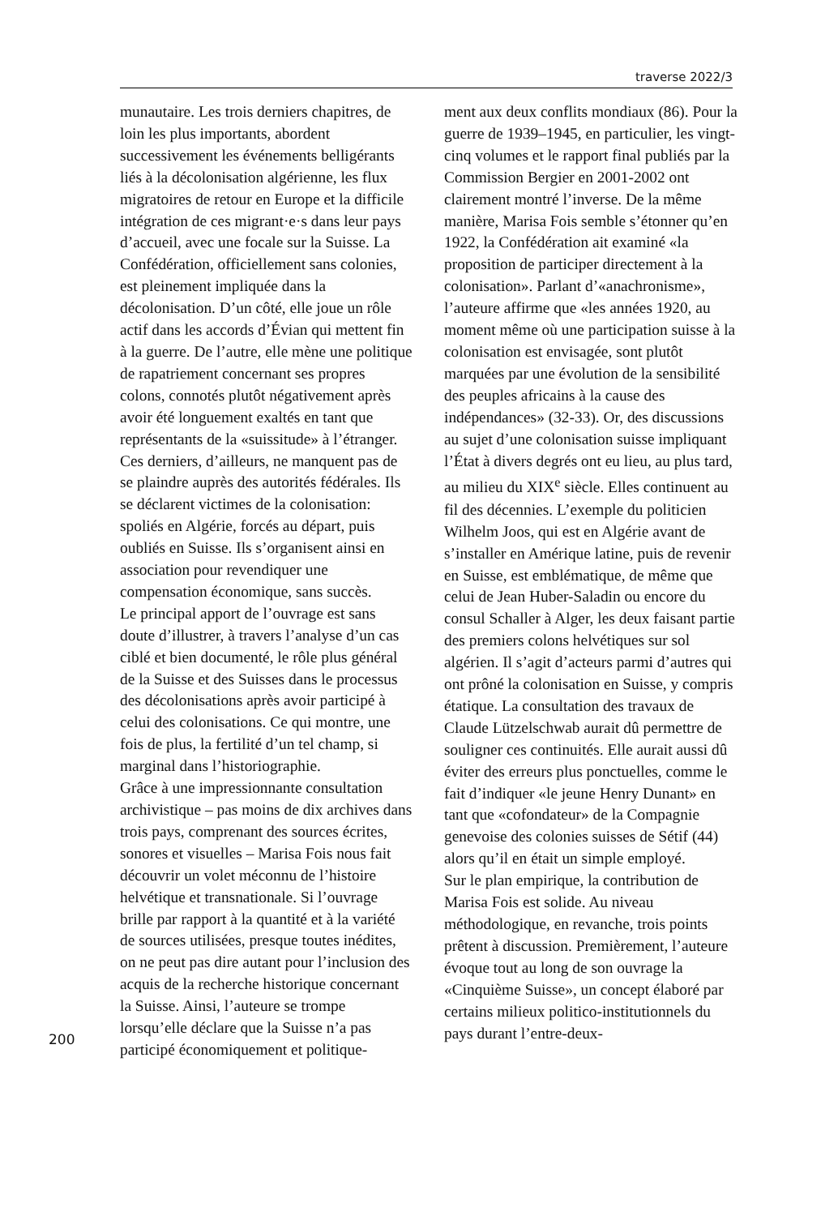traverse 2022/3
munautaire. Les trois derniers chapitres, de loin les plus importants, abordent successivement les événements belligérants liés à la décolonisation algérienne, les flux migratoires de retour en Europe et la difficile intégration de ces migrant·e·s dans leur pays d’accueil, avec une focale sur la Suisse. La Confédération, officiellement sans colonies, est pleinement impliquée dans la décolonisation. D’un côté, elle joue un rôle actif dans les accords d’Évian qui mettent fin à la guerre. De l’autre, elle mène une politique de rapatriement concernant ses propres colons, connotés plutôt négativement après avoir été longuement exaltés en tant que représentants de la «suissitude» à l’étranger. Ces derniers, d’ailleurs, ne manquent pas de se plaindre auprès des autorités fédérales. Ils se déclarent victimes de la colonisation: spoliés en Algérie, forcés au départ, puis oubliés en Suisse. Ils s’organisent ainsi en association pour revendiquer une compensation économique, sans succès.
Le principal apport de l’ouvrage est sans doute d’illustrer, à travers l’analyse d’un cas ciblé et bien documenté, le rôle plus général de la Suisse et des Suisses dans le processus des décolonisations après avoir participé à celui des colonisations. Ce qui montre, une fois de plus, la fertilité d’un tel champ, si marginal dans l’historiographie.
Grâce à une impressionnante consultation archivistique – pas moins de dix archives dans trois pays, comprenant des sources écrites, sonores et visuelles – Marisa Fois nous fait découvrir un volet méconnu de l’histoire helvétique et transnationale. Si l’ouvrage brille par rapport à la quantité et à la variété de sources utilisées, presque toutes inédites, on ne peut pas dire autant pour l’inclusion des acquis de la recherche historique concernant la Suisse. Ainsi, l’auteure se trompe lorsqu’elle déclare que la Suisse n’a pas participé économiquement et politique-
ment aux deux conflits mondiaux (86). Pour la guerre de 1939–1945, en particulier, les vingt-cinq volumes et le rapport final publiés par la Commission Bergier en 2001-2002 ont clairement montré l’inverse. De la même manière, Marisa Fois semble s’étonner qu’en 1922, la Confédération ait examiné «la proposition de participer directement à la colonisation». Parlant d’«anachronisme», l’auteure affirme que «les années 1920, au moment même où une participation suisse à la colonisation est envisagée, sont plutôt marquées par une évolution de la sensibilité des peuples africains à la cause des indépendances» (32-33). Or, des discussions au sujet d’une colonisation suisse impliquant l’État à divers degrés ont eu lieu, au plus tard, au milieu du XIX<sup>e</sup> siècle. Elles continuent au fil des décennies. L’exemple du politicien Wilhelm Joos, qui est en Algérie avant de s’installer en Amérique latine, puis de revenir en Suisse, est emblématique, de même que celui de Jean Huber-Saladin ou encore du consul Schaller à Alger, les deux faisant partie des premiers colons helvétiques sur sol algérien. Il s’agit d’acteurs parmi d’autres qui ont prôné la colonisation en Suisse, y compris étatique. La consultation des travaux de Claude Lützelschwab aurait dû permettre de souligner ces continuités. Elle aurait aussi dû éviter des erreurs plus ponctuelles, comme le fait d’indiquer «le jeune Henry Dunant» en tant que «cofondateur» de la Compagnie genevoise des colonies suisses de Sétif (44) alors qu’il en était un simple employé.
Sur le plan empirique, la contribution de Marisa Fois est solide. Au niveau méthodologique, en revanche, trois points prêtent à discussion. Premièrement, l’auteure évoque tout au long de son ouvrage la «Cinquième Suisse», un concept élaboré par certains milieux politico-institutionnels du pays durant l’entre-deux-
200